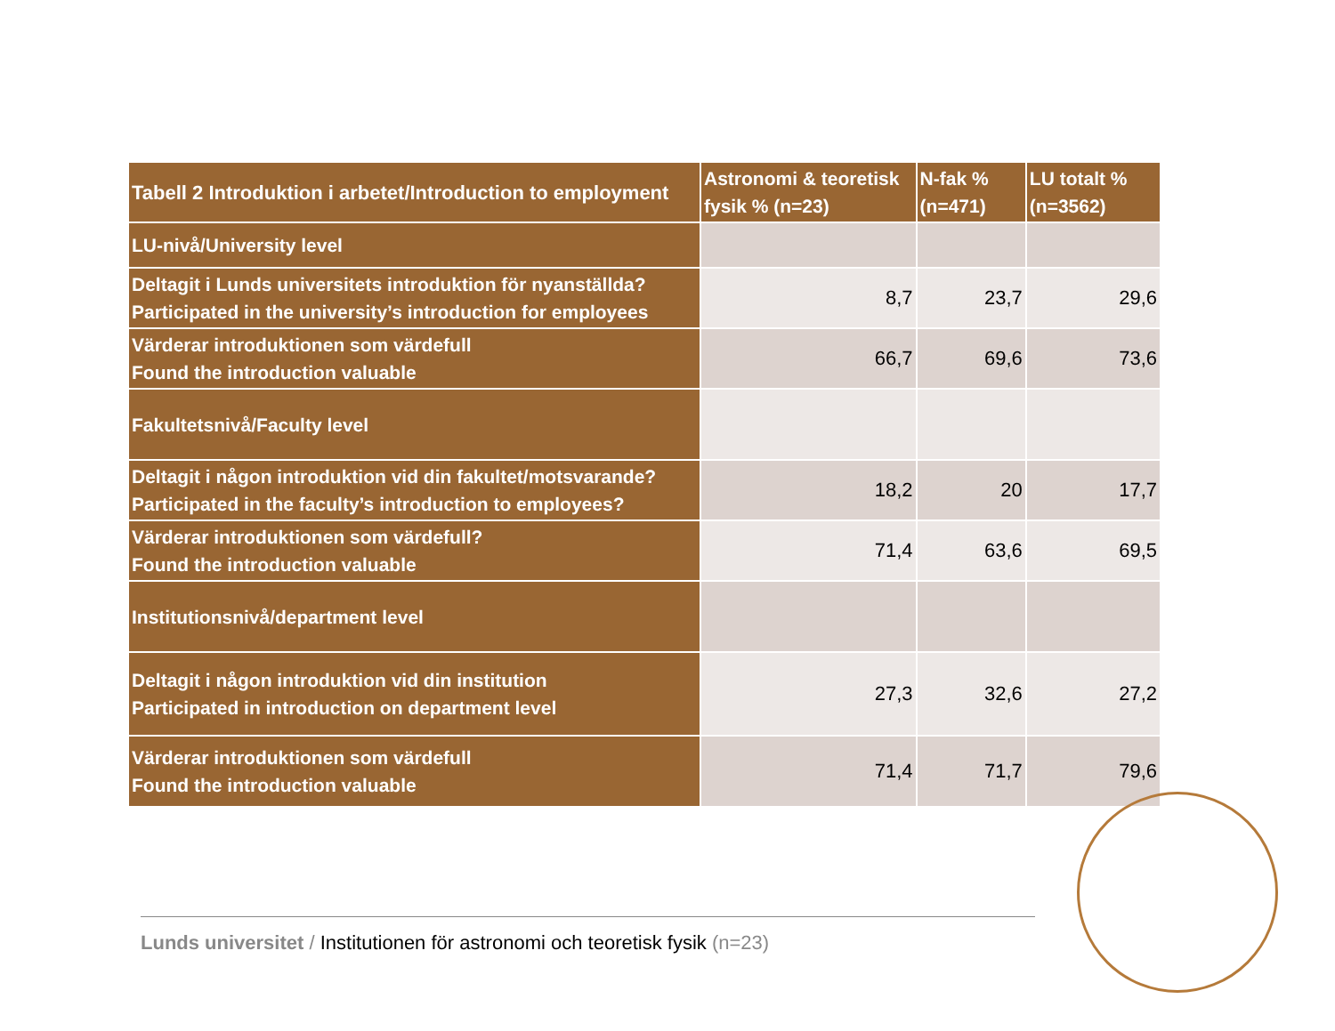| Tabell 2 Introduktion i arbetet/Introduction to employment | Astronomi & teoretisk fysik % (n=23) | N-fak % (n=471) | LU totalt % (n=3562) |
| --- | --- | --- | --- |
| LU-nivå/University level | | | |
| Deltagit i Lunds universitets introduktion för nyanställda? Participated in the university’s introduction for employees | 8,7 | 23,7 | 29,6 |
| Värderar introduktionen som värdefull Found the introduction valuable | 66,7 | 69,6 | 73,6 |
| Fakultetsnivå/Faculty level | | | |
| Deltagit i någon introduktion vid din fakultet/motsvarande? Participated in the faculty’s introduction to employees? | 18,2 | 20 | 17,7 |
| Värderar introduktionen som värdefull? Found the introduction valuable | 71,4 | 63,6 | 69,5 |
| Institutionsnivå/department level | | | |
| Deltagit i någon introduktion vid din institution Participated in introduction on department level | 27,3 | 32,6 | 27,2 |
| Värderar introduktionen som värdefull Found the introduction valuable | 71,4 | 71,7 | 79,6 |
Lunds universitet / Institutionen för astronomi och teoretisk fysik (n=23)